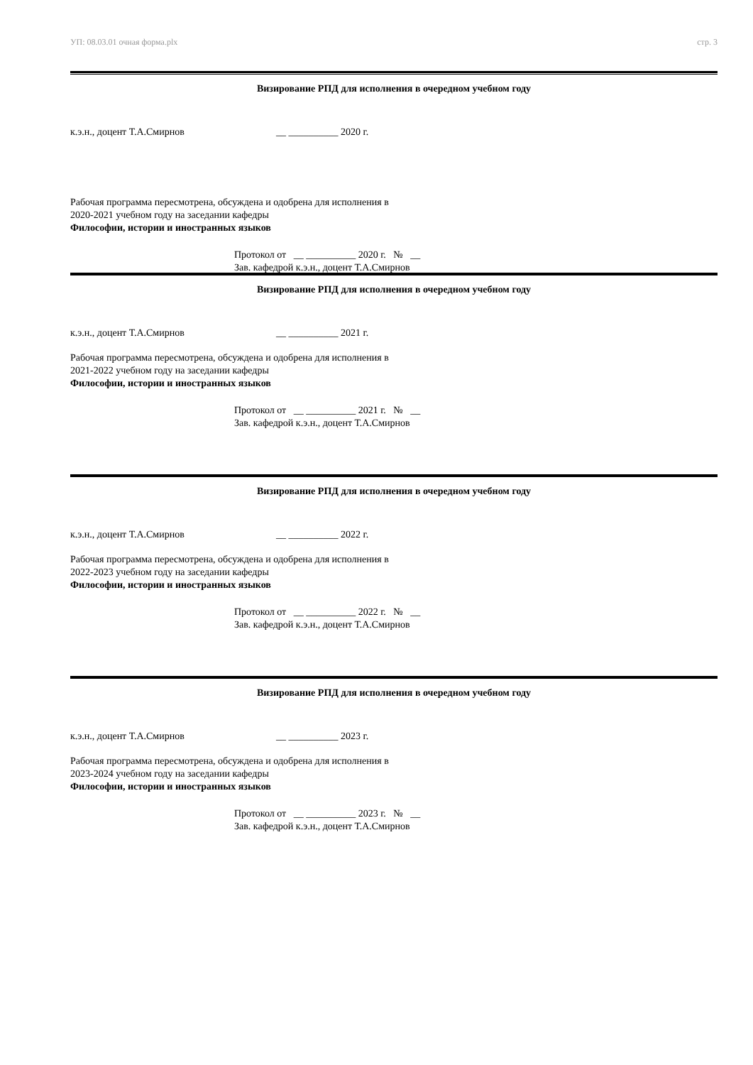УП: 08.03.01 очная форма.plx стр. 3
Визирование РПД для исполнения в очередном учебном году
к.э.н., доцент Т.А.Смирнов __ __________ 2020 г.
Рабочая программа пересмотрена, обсуждена и одобрена для исполнения в 2020-2021 учебном году на заседании кафедры
Философии, истории и иностранных языков
Протокол от __ __________ 2020 г. № __
Зав. кафедрой к.э.н., доцент Т.А.Смирнов
Визирование РПД для исполнения в очередном учебном году
к.э.н., доцент Т.А.Смирнов __ __________ 2021 г.
Рабочая программа пересмотрена, обсуждена и одобрена для исполнения в 2021-2022 учебном году на заседании кафедры
Философии, истории и иностранных языков
Протокол от __ __________ 2021 г. № __
Зав. кафедрой к.э.н., доцент Т.А.Смирнов
Визирование РПД для исполнения в очередном учебном году
к.э.н., доцент Т.А.Смирнов __ __________ 2022 г.
Рабочая программа пересмотрена, обсуждена и одобрена для исполнения в 2022-2023 учебном году на заседании кафедры
Философии, истории и иностранных языков
Протокол от __ __________ 2022 г. № __
Зав. кафедрой к.э.н., доцент Т.А.Смирнов
Визирование РПД для исполнения в очередном учебном году
к.э.н., доцент Т.А.Смирнов __ __________ 2023 г.
Рабочая программа пересмотрена, обсуждена и одобрена для исполнения в 2023-2024 учебном году на заседании кафедры
Философии, истории и иностранных языков
Протокол от __ __________ 2023 г. № __
Зав. кафедрой к.э.н., доцент Т.А.Смирнов